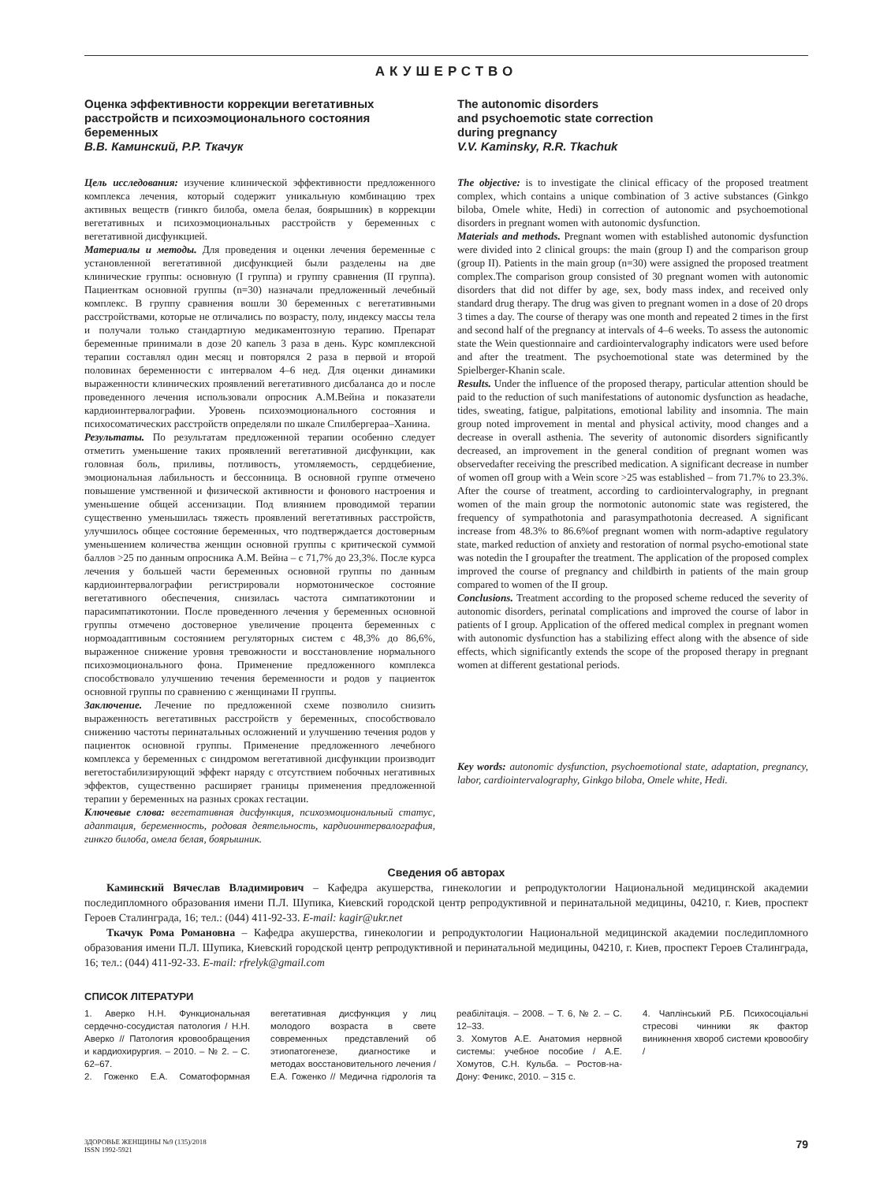АКУШЕРСТВО
Оценка эффективности коррекции вегетативных расстройств и психоэмоционального состояния беременных
В.В. Каминский, Р.Р. Ткачук
Цель исследования: изучение клинической эффективности предложенного комплекса лечения, который содержит уникальную комбинацию трех активных веществ (гинкго билоба, омела белая, боярышник) в коррекции вегетативных и психоэмоциональных расстройств у беременных с вегетативной дисфункцией.
Материалы и методы. Для проведения и оценки лечения беременные с установленной вегетативной дисфункцией были разделены на две клинические группы: основную (I группа) и группу сравнения (II группа). Пациенткам основной группы (n=30) назначали предложенный лечебный комплекс. В группу сравнения вошли 30 беременных с вегетативными расстройствами, которые не отличались по возрасту, полу, индексу массы тела и получали только стандартную медикаментозную терапию. Препарат беременные принимали в дозе 20 капель 3 раза в день. Курс комплексной терапии составлял один месяц и повторялся 2 раза в первой и второй половинах беременности с интервалом 4–6 нед. Для оценки динамики выраженности клинических проявлений вегетативного дисбаланса до и после проведенного лечения использовали опросник А.М.Вейна и показатели кардиоинтервалографии. Уровень психоэмоционального состояния и психосоматических расстройств определяли по шкале Спилбергераа–Ханина.
Результаты. По результатам предложенной терапии особенно следует отметить уменьшение таких проявлений вегетативной дисфункции, как головная боль, приливы, потливость, утомляемость, сердцебиение, эмоциональная лабильность и бессонница. В основной группе отмечено повышение умственной и физической активности и фонового настроения и уменьшение общей ассенизации. Под влиянием проводимой терапии существенно уменьшилась тяжесть проявлений вегетативных расстройств, улучшилось общее состояние беременных, что подтверждается достоверным уменьшением количества женщин основной группы с критической суммой баллов >25 по данным опросника А.М. Вейна – с 71,7% до 23,3%. После курса лечения у большей части беременных основной группы по данным кардиоинтервалографии регистрировали нормотоническое состояние вегетативного обеспечения, снизилась частота симпатикотонии и парасимпатикотонии. После проведенного лечения у беременных основной группы отмечено достоверное увеличение процента беременных с нормоадаптивным состоянием регуляторных систем с 48,3% до 86,6%, выраженное снижение уровня тревожности и восстановление нормального психоэмоционального фона. Применение предложенного комплекса способствовало улучшению течения беременности и родов у пациенток основной группы по сравнению с женщинами II группы.
Заключение. Лечение по предложенной схеме позволило снизить выраженность вегетативных расстройств у беременных, способствовало снижению частоты перинатальных осложнений и улучшению течения родов у пациенток основной группы. Применение предложенного лечебного комплекса у беременных с синдромом вегетативной дисфункции производит вегетостабилизирующий эффект наряду с отсутствием побочных негативных эффектов, существенно расширяет границы применения предложенной терапии у беременных на разных сроках гестации.
Ключевые слова: вегетативная дисфункция, психоэмоциональный статус, адаптация, беременность, родовая деятельность, кардиоинтервалография, гинкго билоба, омела белая, боярышник.
The autonomic disorders
and psychoemotic state correction
during pregnancy
V.V. Kaminsky, R.R. Tkachuk
The objective: is to investigate the clinical efficacy of the proposed treatment complex, which contains a unique combination of 3 active substances (Ginkgo biloba, Omele white, Hedi) in correction of autonomic and psychoemotional disorders in pregnant women with autonomic dysfunction.
Materials and methods. Pregnant women with established autonomic dysfunction were divided into 2 clinical groups: the main (group I) and the comparison group (group II). Patients in the main group (n=30) were assigned the proposed treatment complex.The comparison group consisted of 30 pregnant women with autonomic disorders that did not differ by age, sex, body mass index, and received only standard drug therapy. The drug was given to pregnant women in a dose of 20 drops 3 times a day. The course of therapy was one month and repeated 2 times in the first and second half of the pregnancy at intervals of 4–6 weeks. To assess the autonomic state the Wein questionnaire and cardiointervalography indicators were used before and after the treatment. The psychoemotional state was determined by the Spielberger-Khanin scale.
Results. Under the influence of the proposed therapy, particular attention should be paid to the reduction of such manifestations of autonomic dysfunction as headache, tides, sweating, fatigue, palpitations, emotional lability and insomnia. The main group noted improvement in mental and physical activity, mood changes and a decrease in overall asthenia. The severity of autonomic disorders significantly decreased, an improvement in the general condition of pregnant women was observedafter receiving the prescribed medication. A significant decrease in number of women ofI group with a Wein score >25 was established – from 71.7% to 23.3%. After the course of treatment, according to cardiointervalography, in pregnant women of the main group the normotonic autonomic state was registered, the frequency of sympathotonia and parasympathotonia decreased. A significant increase from 48.3% to 86.6%of pregnant women with norm-adaptive regulatory state, marked reduction of anxiety and restoration of normal psycho-emotional state was notedin the I groupafter the treatment. The application of the proposed complex improved the course of pregnancy and childbirth in patients of the main group compared to women of the II group.
Conclusions. Treatment according to the proposed scheme reduced the severity of autonomic disorders, perinatal complications and improved the course of labor in patients of I group. Application of the offered medical complex in pregnant women with autonomic dysfunction has a stabilizing effect along with the absence of side effects, which significantly extends the scope of the proposed therapy in pregnant women at different gestational periods.
Key words: autonomic dysfunction, psychoemotional state, adaptation, pregnancy, labor, cardiointervalography, Ginkgo biloba, Omele white, Hedi.
Сведения об авторах
Каминский Вячеслав Владимирович – Кафедра акушерства, гинекологии и репродуктологии Национальной медицинской академии последипломного образования имени П.Л. Шупика, Киевский городской центр репродуктивной и перинатальной медицины, 04210, г. Киев, проспект Героев Сталинграда, 16; тел.: (044) 411-92-33. E-mail: kagir@ukr.net
Ткачук Рома Романовна – Кафедра акушерства, гинекологии и репродуктологии Национальной медицинской академии последипломного образования имени П.Л. Шупика, Киевский городской центр репродуктивной и перинатальной медицины, 04210, г. Киев, проспект Героев Сталинграда, 16; тел.: (044) 411-92-33. E-mail: rfrelyk@gmail.com
СПИСОК ЛІТЕРАТУРИ
1. Аверко Н.Н. Функциональная сердечно-сосудистая патология / Н.Н. Аверко // Патология кровообращения и кардиохирургия. – 2010. – № 2. – С. 62–67.
2. Гоженко Е.А. Соматоформная вегетативная дисфункция у лиц молодого возраста в свете современных представлений об этиопатогенезе, диагностике и методах восстановительного лечения / Е.А. Гоженко // Медична гідрологія та реабілітація. – 2008. – Т. 6, № 2. – С. 12–33.
3. Хомутов А.Е. Анатомия нервной системы: учебное пособие / А.Е. Хомутов, С.Н. Кульба. – Ростов-на-Дону: Феникс, 2010. – 315 с.
4. Чаплінський Р.Б. Психосоціальні стресові чинники як фактор виникнення хвороб системи кровообігу /
ЗДОРОВЬЕ ЖЕНЩИНЫ №9 (135)/2018
ISSN 1992-5921 79